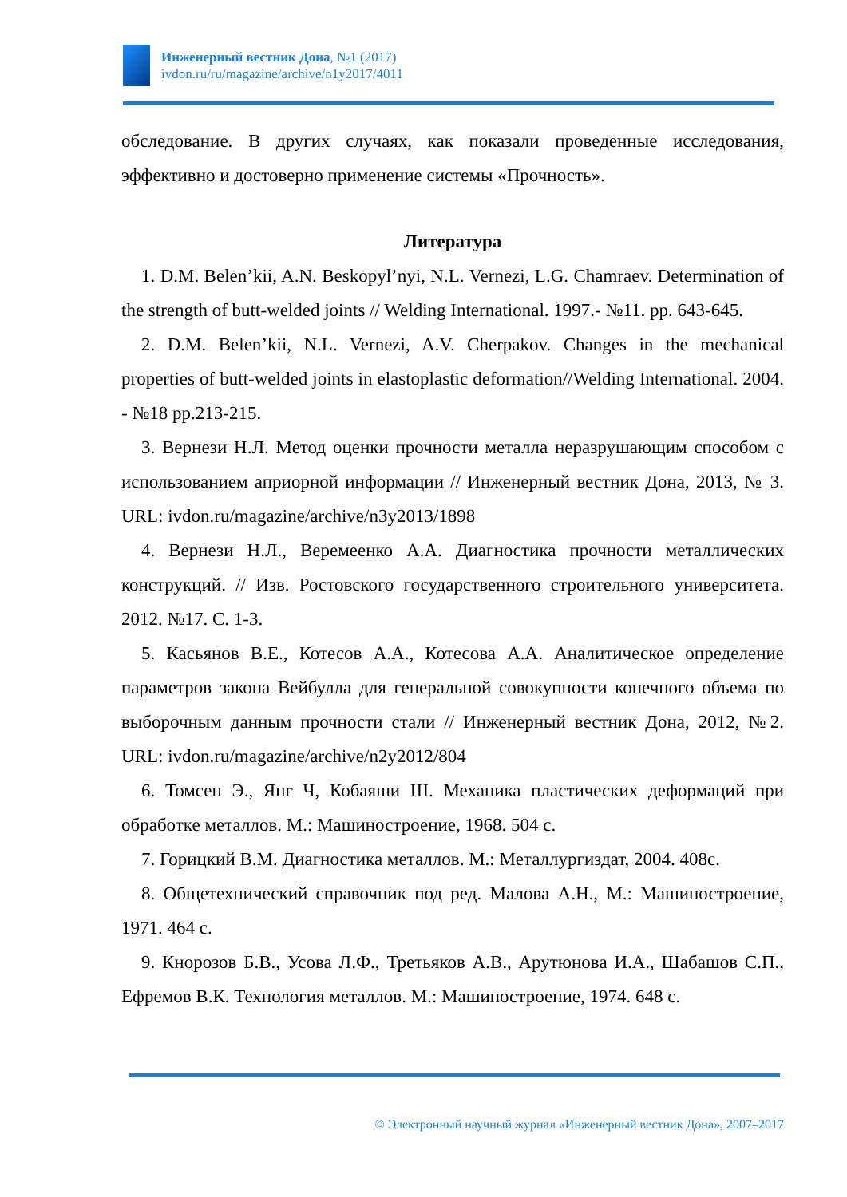Инженерный вестник Дона, №1 (2017)
ivdon.ru/ru/magazine/archive/n1y2017/4011
обследование. В других случаях, как показали проведенные исследования, эффективно и достоверно применение системы «Прочность».
Литература
1. D.M. Belen’kii, A.N. Beskopyl’nyi, N.L. Vernezi, L.G. Chamraev. Determination of the strength of butt-welded joints // Welding International. 1997.- №11. pp. 643-645.
2. D.M. Belen’kii, N.L. Vernezi, A.V. Cherpakov. Changes in the mechanical properties of butt-welded joints in elastoplastic deformation//Welding International. 2004. - №18 pp.213-215.
3. Вернези Н.Л. Метод оценки прочности металла неразрушающим способом с использованием априорной информации // Инженерный вестник Дона, 2013, № 3. URL: ivdon.ru/magazine/archive/n3y2013/1898
4. Вернези Н.Л., Веремеенко А.А. Диагностика прочности металлических конструкций. // Изв. Ростовского государственного строительного университета. 2012. №17. С. 1-3.
5. Касьянов В.Е., Котесов А.А., Котесова А.А. Аналитическое определение параметров закона Вейбулла для генеральной совокупности конечного объема по выборочным данным прочности стали // Инженерный вестник Дона, 2012, №2. URL: ivdon.ru/magazine/archive/n2y2012/804
6. Томсен Э., Янг Ч, Кобаяши Ш. Механика пластических деформаций при обработке металлов. М.: Машиностроение, 1968. 504 с.
7. Горицкий В.М. Диагностика металлов. М.: Металлургиздат, 2004. 408с.
8. Общетехнический справочник под ред. Малова А.Н., М.: Машиностроение, 1971. 464 с.
9. Кнорозов Б.В., Усова Л.Ф., Третьяков А.В., Арутюнова И.А., Шабашов С.П., Ефремов В.К. Технология металлов. М.: Машиностроение, 1974. 648 с.
© Электронный научный журнал «Инженерный вестник Дона», 2007–2017